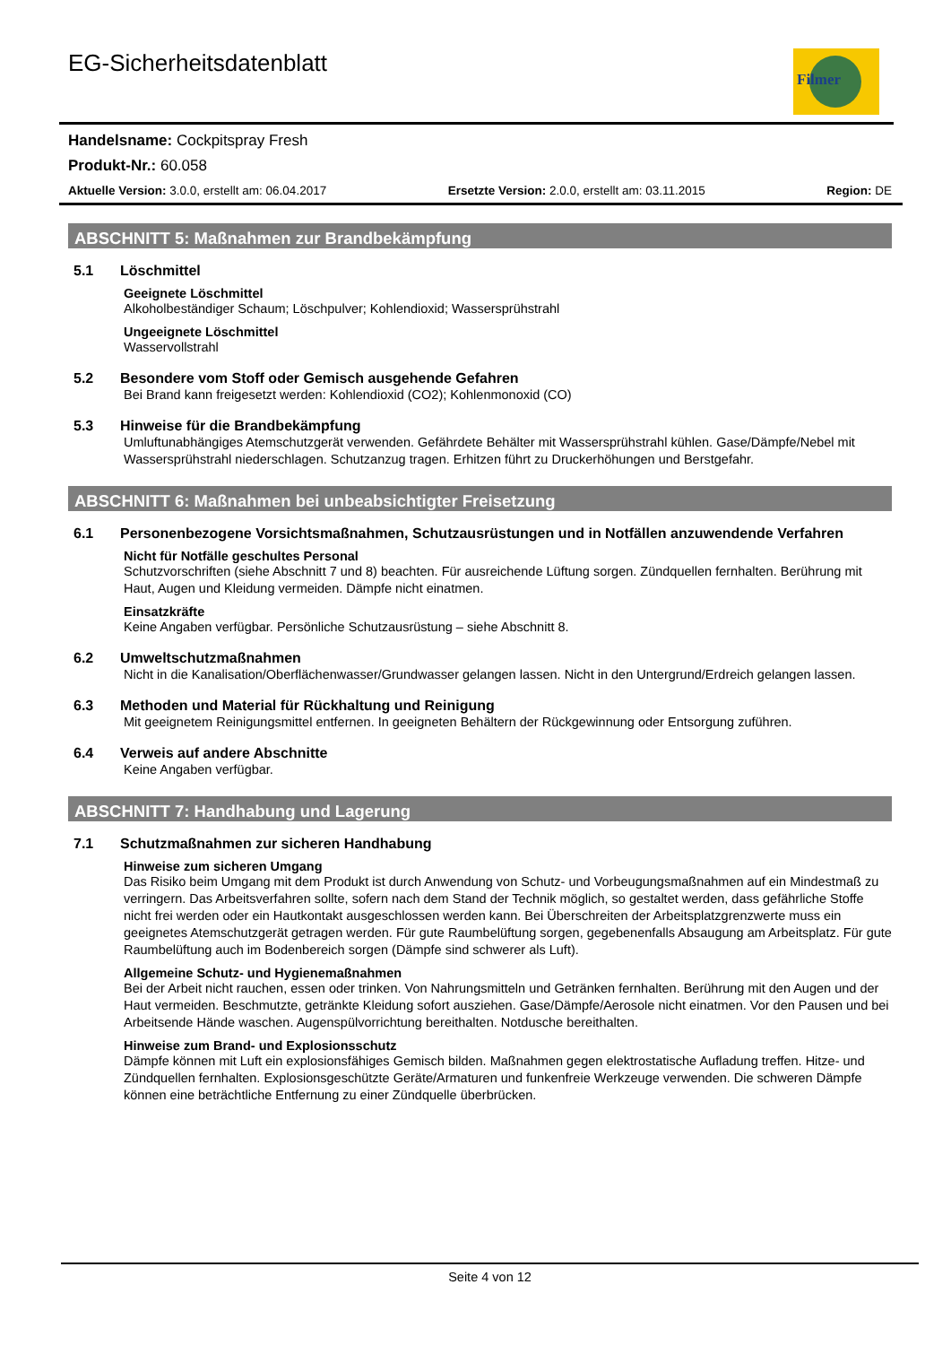Filmer
EG-Sicherheitsdatenblatt
Handelsname: Cockpitspray Fresh
Produkt-Nr.: 60.058
Aktuelle Version: 3.0.0, erstellt am: 06.04.2017 Ersetzte Version: 2.0.0, erstellt am: 03.11.2015 Region: DE
ABSCHNITT 5: Maßnahmen zur Brandbekämpfung
5.1 Löschmittel
Geeignete Löschmittel
Alkoholbeständiger Schaum; Löschpulver; Kohlendioxid; Wassersprühstrahl
Ungeeignete Löschmittel
Wasservollstrahl
5.2 Besondere vom Stoff oder Gemisch ausgehende Gefahren
Bei Brand kann freigesetzt werden: Kohlendioxid (CO2); Kohlenmonoxid (CO)
5.3 Hinweise für die Brandbekämpfung
Umluftunabhängiges Atemschutzgerät verwenden. Gefährdete Behälter mit Wassersprühstrahl kühlen. Gase/Dämpfe/Nebel mit Wassersprühstrahl niederschlagen. Schutzanzug tragen. Erhitzen führt zu Druckerhöhungen und Berstgefahr.
ABSCHNITT 6: Maßnahmen bei unbeabsichtigter Freisetzung
6.1 Personenbezogene Vorsichtsmaßnahmen, Schutzausrüstungen und in Notfällen anzuwendende Verfahren
Nicht für Notfälle geschultes Personal
Schutzvorschriften (siehe Abschnitt 7 und 8) beachten. Für ausreichende Lüftung sorgen. Zündquellen fernhalten. Berührung mit Haut, Augen und Kleidung vermeiden. Dämpfe nicht einatmen.
Einsatzkräfte
Keine Angaben verfügbar. Persönliche Schutzausrüstung – siehe Abschnitt 8.
6.2 Umweltschutzmaßnahmen
Nicht in die Kanalisation/Oberflächenwasser/Grundwasser gelangen lassen. Nicht in den Untergrund/Erdreich gelangen lassen.
6.3 Methoden und Material für Rückhaltung und Reinigung
Mit geeignetem Reinigungsmittel entfernen. In geeigneten Behältern der Rückgewinnung oder Entsorgung zuführen.
6.4 Verweis auf andere Abschnitte
Keine Angaben verfügbar.
ABSCHNITT 7: Handhabung und Lagerung
7.1 Schutzmaßnahmen zur sicheren Handhabung
Hinweise zum sicheren Umgang
Das Risiko beim Umgang mit dem Produkt ist durch Anwendung von Schutz- und Vorbeugungsmaßnahmen auf ein Mindestmaß zu verringern. Das Arbeitsverfahren sollte, sofern nach dem Stand der Technik möglich, so gestaltet werden, dass gefährliche Stoffe nicht frei werden oder ein Hautkontakt ausgeschlossen werden kann. Bei Überschreiten der Arbeitsplatzgrenzwerte muss ein geeignetes Atemschutzgerät getragen werden. Für gute Raumbelüftung sorgen, gegebenenfalls Absaugung am Arbeitsplatz. Für gute Raumbelüftung auch im Bodenbereich sorgen (Dämpfe sind schwerer als Luft).
Allgemeine Schutz- und Hygienemaßnahmen
Bei der Arbeit nicht rauchen, essen oder trinken. Von Nahrungsmitteln und Getränken fernhalten. Berührung mit den Augen und der Haut vermeiden. Beschmutzte, getränkte Kleidung sofort ausziehen. Gase/Dämpfe/Aerosole nicht einatmen. Vor den Pausen und bei Arbeitsende Hände waschen. Augenspülvorrichtung bereithalten. Notdusche bereithalten.
Hinweise zum Brand- und Explosionsschutz
Dämpfe können mit Luft ein explosionsfähiges Gemisch bilden. Maßnahmen gegen elektrostatische Aufladung treffen. Hitze- und Zündquellen fernhalten. Explosionsgeschützte Geräte/Armaturen und funkenfreie Werkzeuge verwenden. Die schweren Dämpfe können eine beträchtliche Entfernung zu einer Zündquelle überbrücken.
Seite 4 von 12